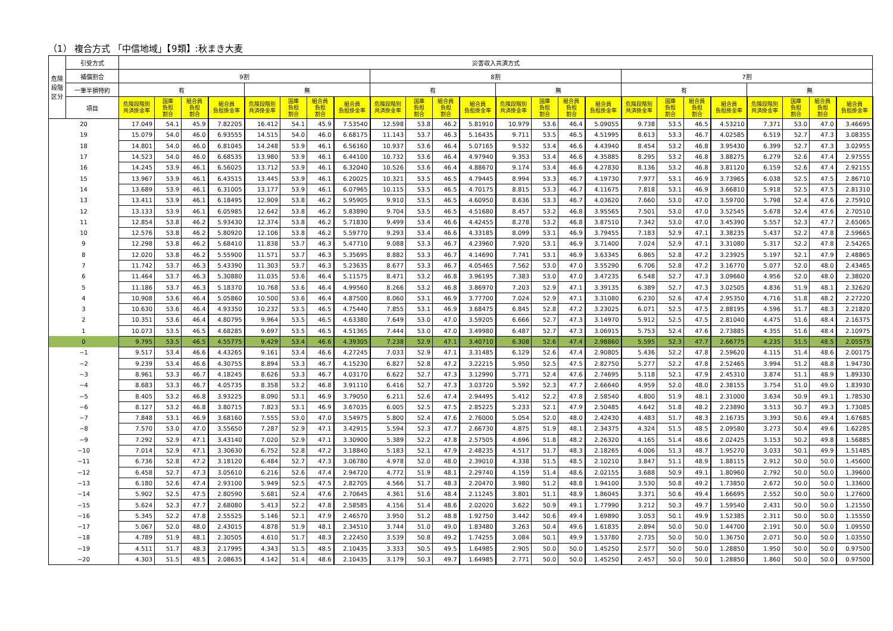（1） 複合方式 「中信地域」【9類】:秋まき大麦
| 危険 段階 区分 | 引受方式 | 災害収入共済方式 | | | | | | | | | | | | | | | | | | | | | | | |
| --- | --- | --- | --- | --- | --- | --- | --- | --- | --- | --- | --- | --- | --- | --- | --- | --- | --- | --- | --- | --- | --- | --- | --- | --- | --- |
| | 補償割合 | 9割 | | | | | | | | 8割 | | | | | | | | 7割 | | | | | | | |
| | 一筆半損特約 | 有 | | | | 無 | | | | 有 | | | | 無 | | | | 有 | | | | 無 | | | |
| | 項目 | 危険段階別 共済掛金率 | 国庫 負担 割合 | 組合員 負担 割合 | 組合員 負担掛金率 | 危険段階別 共済掛金率 | 国庫 負担 割合 | 組合員 負担 割合 | 組合員 負担掛金率 | 危険段階別 共済掛金率 | 国庫 負担 割合 | 組合員 負担 割合 | 組合員 負担掛金率 | 危険段階別 共済掛金率 | 国庫 負担 割合 | 組合員 負担 割合 | 組合員 負担掛金率 | 危険段階別 共済掛金率 | 国庫 負担 割合 | 組合員 負担 割合 | 組合員 負担掛金率 | 危険段階別 共済掛金率 | 国庫 負担 割合 | 組合員 負担 割合 | 組合員 負担掛金率 |
| 20 | | 17.049 | 54.1 | 45.9 | 7.82205 | 16.412 | 54.1 | 45.9 | 7.53540 | 12.598 | 53.8 | 46.2 | 5.81910 | 10.979 | 53.6 | 46.4 | 5.09055 | 9.738 | 53.5 | 46.5 | 4.53210 | 7.371 | 53.0 | 47.0 | 3.46695 |
| 19 | | 15.079 | 54.0 | 46.0 | 6.93555 | 14.515 | 54.0 | 46.0 | 6.68175 | 11.143 | 53.7 | 46.3 | 5.16435 | 9.711 | 53.5 | 46.5 | 4.51995 | 8.613 | 53.3 | 46.7 | 4.02585 | 6.519 | 52.7 | 47.3 | 3.08355 |
| 18 | | 14.801 | 54.0 | 46.0 | 6.81045 | 14.248 | 53.9 | 46.1 | 6.56160 | 10.937 | 53.6 | 46.4 | 5.07165 | 9.532 | 53.4 | 46.6 | 4.43940 | 8.454 | 53.2 | 46.8 | 3.95430 | 6.399 | 52.7 | 47.3 | 3.02955 |
| 17 | | 14.523 | 54.0 | 46.0 | 6.68535 | 13.980 | 53.9 | 46.1 | 6.44100 | 10.732 | 53.6 | 46.4 | 4.97940 | 9.353 | 53.4 | 46.6 | 4.35885 | 8.295 | 53.2 | 46.8 | 3.88275 | 6.279 | 52.6 | 47.4 | 2.97555 |
| 16 | | 14.245 | 53.9 | 46.1 | 6.56025 | 13.712 | 53.9 | 46.1 | 6.32040 | 10.526 | 53.6 | 46.4 | 4.88670 | 9.174 | 53.4 | 46.6 | 4.27830 | 8.136 | 53.2 | 46.8 | 3.81120 | 6.159 | 52.6 | 47.4 | 2.92155 |
| 15 | | 13.967 | 53.9 | 46.1 | 6.43515 | 13.445 | 53.9 | 46.1 | 6.20025 | 10.321 | 53.5 | 46.5 | 4.79445 | 8.994 | 53.3 | 46.7 | 4.19730 | 7.977 | 53.1 | 46.9 | 3.73965 | 6.038 | 52.5 | 47.5 | 2.86710 |
| 14 | | 13.689 | 53.9 | 46.1 | 6.31005 | 13.177 | 53.9 | 46.1 | 6.07965 | 10.115 | 53.5 | 46.5 | 4.70175 | 8.815 | 53.3 | 46.7 | 4.11675 | 7.818 | 53.1 | 46.9 | 3.66810 | 5.918 | 52.5 | 47.5 | 2.81310 |
| 13 | | 13.411 | 53.9 | 46.1 | 6.18495 | 12.909 | 53.8 | 46.2 | 5.95905 | 9.910 | 53.5 | 46.5 | 4.60950 | 8.636 | 53.3 | 46.7 | 4.03620 | 7.660 | 53.0 | 47.0 | 3.59700 | 5.798 | 52.4 | 47.6 | 2.75910 |
| 12 | | 13.133 | 53.9 | 46.1 | 6.05985 | 12.642 | 53.8 | 46.2 | 5.83890 | 9.704 | 53.5 | 46.5 | 4.51680 | 8.457 | 53.2 | 46.8 | 3.95565 | 7.501 | 53.0 | 47.0 | 3.52545 | 5.678 | 52.4 | 47.6 | 2.70510 |
| 11 | | 12.854 | 53.8 | 46.2 | 5.93430 | 12.374 | 53.8 | 46.2 | 5.71830 | 9.499 | 53.4 | 46.6 | 4.42455 | 8.278 | 53.2 | 46.8 | 3.87510 | 7.342 | 53.0 | 47.0 | 3.45390 | 5.557 | 52.3 | 47.7 | 2.65065 |
| 10 | | 12.576 | 53.8 | 46.2 | 5.80920 | 12.106 | 53.8 | 46.2 | 5.59770 | 9.293 | 53.4 | 46.6 | 4.33185 | 8.099 | 53.1 | 46.9 | 3.79455 | 7.183 | 52.9 | 47.1 | 3.38235 | 5.437 | 52.2 | 47.8 | 2.59665 |
| 9 | | 12.298 | 53.8 | 46.2 | 5.68410 | 11.838 | 53.7 | 46.3 | 5.47710 | 9.088 | 53.3 | 46.7 | 4.23960 | 7.920 | 53.1 | 46.9 | 3.71400 | 7.024 | 52.9 | 47.1 | 3.31080 | 5.317 | 52.2 | 47.8 | 2.54265 |
| 8 | | 12.020 | 53.8 | 46.2 | 5.55900 | 11.571 | 53.7 | 46.3 | 5.35695 | 8.882 | 53.3 | 46.7 | 4.14690 | 7.741 | 53.1 | 46.9 | 3.63345 | 6.865 | 52.8 | 47.2 | 3.23925 | 5.197 | 52.1 | 47.9 | 2.48865 |
| 7 | | 11.742 | 53.7 | 46.3 | 5.43390 | 11.303 | 53.7 | 46.3 | 5.23635 | 8.677 | 53.3 | 46.7 | 4.05465 | 7.562 | 53.0 | 47.0 | 3.55290 | 6.706 | 52.8 | 47.2 | 3.16770 | 5.077 | 52.0 | 48.0 | 2.43465 |
| 6 | | 11.464 | 53.7 | 46.3 | 5.30880 | 11.035 | 53.6 | 46.4 | 5.11575 | 8.471 | 53.2 | 46.8 | 3.96195 | 7.383 | 53.0 | 47.0 | 3.47235 | 6.548 | 52.7 | 47.3 | 3.09660 | 4.956 | 52.0 | 48.0 | 2.38020 |
| 5 | | 11.186 | 53.7 | 46.3 | 5.18370 | 10.768 | 53.6 | 46.4 | 4.99560 | 8.266 | 53.2 | 46.8 | 3.86970 | 7.203 | 52.9 | 47.1 | 3.39135 | 6.389 | 52.7 | 47.3 | 3.02505 | 4.836 | 51.9 | 48.1 | 2.32620 |
| 4 | | 10.908 | 53.6 | 46.4 | 5.05860 | 10.500 | 53.6 | 46.4 | 4.87500 | 8.060 | 53.1 | 46.9 | 3.77700 | 7.024 | 52.9 | 47.1 | 3.31080 | 6.230 | 52.6 | 47.4 | 2.95350 | 4.716 | 51.8 | 48.2 | 2.27220 |
| 3 | | 10.630 | 53.6 | 46.4 | 4.93350 | 10.232 | 53.5 | 46.5 | 4.75440 | 7.855 | 53.1 | 46.9 | 3.68475 | 6.845 | 52.8 | 47.2 | 3.23025 | 6.071 | 52.5 | 47.5 | 2.88195 | 4.596 | 51.7 | 48.3 | 2.21820 |
| 2 | | 10.351 | 53.6 | 46.4 | 4.80795 | 9.964 | 53.5 | 46.5 | 4.63380 | 7.649 | 53.0 | 47.0 | 3.59205 | 6.666 | 52.7 | 47.3 | 3.14970 | 5.912 | 52.5 | 47.5 | 2.81040 | 4.475 | 51.6 | 48.4 | 2.16375 |
| 1 | | 10.073 | 53.5 | 46.5 | 4.68285 | 9.697 | 53.5 | 46.5 | 4.51365 | 7.444 | 53.0 | 47.0 | 3.49980 | 6.487 | 52.7 | 47.3 | 3.06915 | 5.753 | 52.4 | 47.6 | 2.73885 | 4.355 | 51.6 | 48.4 | 2.10975 |
| 0 | | 9.795 | 53.5 | 46.5 | 4.55775 | 9.429 | 53.4 | 46.6 | 4.39305 | 7.238 | 52.9 | 47.1 | 3.40710 | 6.308 | 52.6 | 47.4 | 2.98860 | 5.595 | 52.3 | 47.7 | 2.66775 | 4.235 | 51.5 | 48.5 | 2.05575 |
| −1 | | 9.517 | 53.4 | 46.6 | 4.43265 | 9.161 | 53.4 | 46.6 | 4.27245 | 7.033 | 52.9 | 47.1 | 3.31485 | 6.129 | 52.6 | 47.4 | 2.90805 | 5.436 | 52.2 | 47.8 | 2.59620 | 4.115 | 51.4 | 48.6 | 2.00175 |
| −2 | | 9.239 | 53.4 | 46.6 | 4.30755 | 8.894 | 53.3 | 46.7 | 4.15230 | 6.827 | 52.8 | 47.2 | 3.22215 | 5.950 | 52.5 | 47.5 | 2.82750 | 5.277 | 52.2 | 47.8 | 2.52465 | 3.994 | 51.2 | 48.8 | 1.94730 |
| −3 | | 8.961 | 53.3 | 46.7 | 4.18245 | 8.626 | 53.3 | 46.7 | 4.03170 | 6.622 | 52.7 | 47.3 | 3.12990 | 5.771 | 52.4 | 47.6 | 2.74695 | 5.118 | 52.1 | 47.9 | 2.45310 | 3.874 | 51.1 | 48.9 | 1.89330 |
| −4 | | 8.683 | 53.3 | 46.7 | 4.05735 | 8.358 | 53.2 | 46.8 | 3.91110 | 6.416 | 52.7 | 47.3 | 3.03720 | 5.592 | 52.3 | 47.7 | 2.66640 | 4.959 | 52.0 | 48.0 | 2.38155 | 3.754 | 51.0 | 49.0 | 1.83930 |
| −5 | | 8.405 | 53.2 | 46.8 | 3.93225 | 8.090 | 53.1 | 46.9 | 3.79050 | 6.211 | 52.6 | 47.4 | 2.94495 | 5.412 | 52.2 | 47.8 | 2.58540 | 4.800 | 51.9 | 48.1 | 2.31000 | 3.634 | 50.9 | 49.1 | 1.78530 |
| −6 | | 8.127 | 53.2 | 46.8 | 3.80715 | 7.823 | 53.1 | 46.9 | 3.67035 | 6.005 | 52.5 | 47.5 | 2.85225 | 5.233 | 52.1 | 47.9 | 2.50485 | 4.642 | 51.8 | 48.2 | 2.23890 | 3.513 | 50.7 | 49.3 | 1.73085 |
| −7 | | 7.848 | 53.1 | 46.9 | 3.68160 | 7.555 | 53.0 | 47.0 | 3.54975 | 5.800 | 52.4 | 47.6 | 2.76000 | 5.054 | 52.0 | 48.0 | 2.42430 | 4.483 | 51.7 | 48.3 | 2.16735 | 3.393 | 50.6 | 49.4 | 1.67685 |
| −8 | | 7.570 | 53.0 | 47.0 | 3.55650 | 7.287 | 52.9 | 47.1 | 3.42915 | 5.594 | 52.3 | 47.7 | 2.66730 | 4.875 | 51.9 | 48.1 | 2.34375 | 4.324 | 51.5 | 48.5 | 2.09580 | 3.273 | 50.4 | 49.6 | 1.62285 |
| −9 | | 7.292 | 52.9 | 47.1 | 3.43140 | 7.020 | 52.9 | 47.1 | 3.30900 | 5.389 | 52.2 | 47.8 | 2.57505 | 4.696 | 51.8 | 48.2 | 2.26320 | 4.165 | 51.4 | 48.6 | 2.02425 | 3.153 | 50.2 | 49.8 | 1.56885 |
| −10 | | 7.014 | 52.9 | 47.1 | 3.30630 | 6.752 | 52.8 | 47.2 | 3.18840 | 5.183 | 52.1 | 47.9 | 2.48235 | 4.517 | 51.7 | 48.3 | 2.18265 | 4.006 | 51.3 | 48.7 | 1.95270 | 3.033 | 50.1 | 49.9 | 1.51485 |
| −11 | | 6.736 | 52.8 | 47.2 | 3.18120 | 6.484 | 52.7 | 47.3 | 3.06780 | 4.978 | 52.0 | 48.0 | 2.39010 | 4.338 | 51.5 | 48.5 | 2.10210 | 3.847 | 51.1 | 48.9 | 1.88115 | 2.912 | 50.0 | 50.0 | 1.45600 |
| −12 | | 6.458 | 52.7 | 47.3 | 3.05610 | 6.216 | 52.6 | 47.4 | 2.94720 | 4.772 | 51.9 | 48.1 | 2.29740 | 4.159 | 51.4 | 48.6 | 2.02155 | 3.688 | 50.9 | 49.1 | 1.80960 | 2.792 | 50.0 | 50.0 | 1.39600 |
| −13 | | 6.180 | 52.6 | 47.4 | 2.93100 | 5.949 | 52.5 | 47.5 | 2.82705 | 4.566 | 51.7 | 48.3 | 2.20470 | 3.980 | 51.2 | 48.8 | 1.94100 | 3.530 | 50.8 | 49.2 | 1.73850 | 2.672 | 50.0 | 50.0 | 1.33600 |
| −14 | | 5.902 | 52.5 | 47.5 | 2.80590 | 5.681 | 52.4 | 47.6 | 2.70645 | 4.361 | 51.6 | 48.4 | 2.11245 | 3.801 | 51.1 | 48.9 | 1.86045 | 3.371 | 50.6 | 49.4 | 1.66695 | 2.552 | 50.0 | 50.0 | 1.27600 |
| −15 | | 5.624 | 52.3 | 47.7 | 2.68080 | 5.413 | 52.2 | 47.8 | 2.58585 | 4.156 | 51.4 | 48.6 | 2.02020 | 3.622 | 50.9 | 49.1 | 1.77990 | 3.212 | 50.3 | 49.7 | 1.59540 | 2.431 | 50.0 | 50.0 | 1.21550 |
| −16 | | 5.345 | 52.2 | 47.8 | 2.55525 | 5.146 | 52.1 | 47.9 | 2.46570 | 3.950 | 51.2 | 48.8 | 1.92750 | 3.442 | 50.6 | 49.4 | 1.69890 | 3.053 | 50.1 | 49.9 | 1.52385 | 2.311 | 50.0 | 50.0 | 1.15550 |
| −17 | | 5.067 | 52.0 | 48.0 | 2.43015 | 4.878 | 51.9 | 48.1 | 2.34510 | 3.744 | 51.0 | 49.0 | 1.83480 | 3.263 | 50.4 | 49.6 | 1.61835 | 2.894 | 50.0 | 50.0 | 1.44700 | 2.191 | 50.0 | 50.0 | 1.09550 |
| −18 | | 4.789 | 51.9 | 48.1 | 2.30505 | 4.610 | 51.7 | 48.3 | 2.22450 | 3.539 | 50.8 | 49.2 | 1.74255 | 3.084 | 50.1 | 49.9 | 1.53780 | 2.735 | 50.0 | 50.0 | 1.36750 | 2.071 | 50.0 | 50.0 | 1.03550 |
| −19 | | 4.511 | 51.7 | 48.3 | 2.17995 | 4.343 | 51.5 | 48.5 | 2.10435 | 3.333 | 50.5 | 49.5 | 1.64985 | 2.905 | 50.0 | 50.0 | 1.45250 | 2.577 | 50.0 | 50.0 | 1.28850 | 1.950 | 50.0 | 50.0 | 0.97500 |
| −20 | | 4.303 | 51.5 | 48.5 | 2.08635 | 4.142 | 51.4 | 48.6 | 2.10435 | 3.179 | 50.3 | 49.7 | 1.64985 | 2.771 | 50.0 | 50.0 | 1.45250 | 2.457 | 50.0 | 50.0 | 1.28850 | 1.860 | 50.0 | 50.0 | 0.97500 |